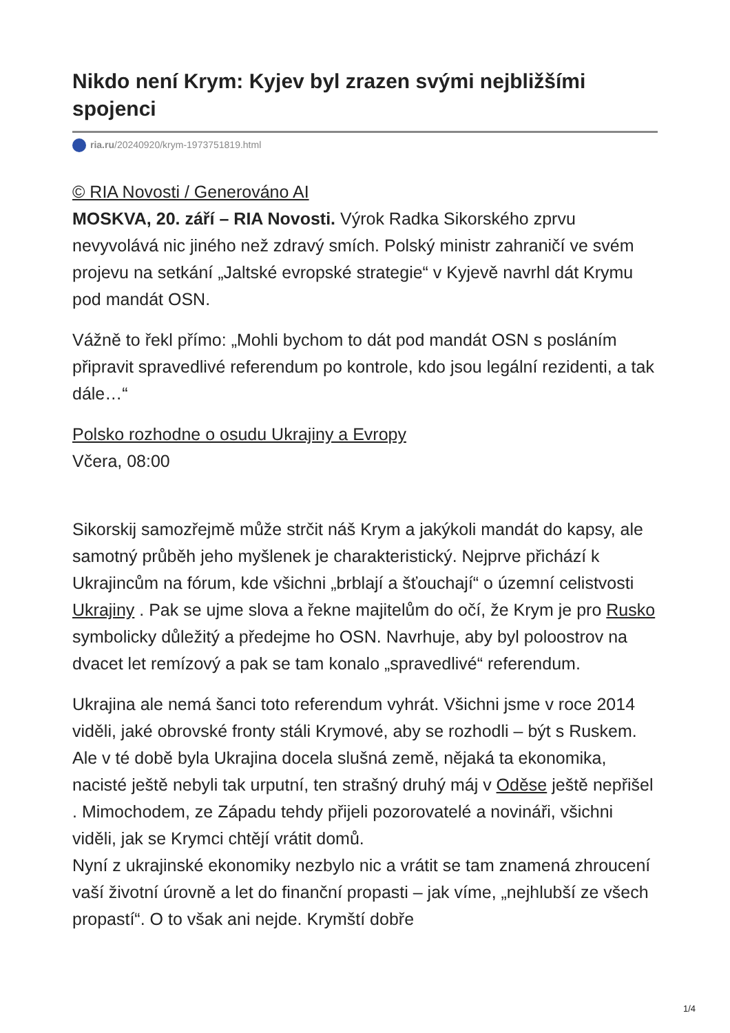Nikdo není Krym: Kyjev byl zrazen svými nejbližšími spojenci
ria.ru/20240920/krym-1973751819.html
© RIA Novosti / Generováno AI
MOSKVA, 20. září – RIA Novosti. Výrok Radka Sikorského zprvu nevyvolává nic jiného než zdravý smích. Polský ministr zahraničí ve svém projevu na setkání „Jaltské evropské strategie“ v Kyjevě navrhl dát Krymu pod mandát OSN.
Vážně to řekl přímo: „Mohli bychom to dát pod mandát OSN s posláním připravit spravedlivé referendum po kontrole, kdo jsou legální rezidenti, a tak dále…“
Polsko rozhodne o osudu Ukrajiny a Evropy
Včera, 08:00
Sikorskij samozřejmě může strčit náš Krym a jakýkoli mandát do kapsy, ale samotný průběh jeho myšlenek je charakteristický. Nejprve přichází k Ukrajincům na fórum, kde všichni „brblají a šťouchají“ o územní celistvosti Ukrajiny . Pak se ujme slova a řekne majitelům do očí, že Krym je pro Rusko symbolicky důležitý a předejme ho OSN. Navrhuje, aby byl poloostrov na dvacet let remízový a pak se tam konalo „spravedlivé“ referendum.
Ukrajina ale nemá šanci toto referendum vyhrát. Všichni jsme v roce 2014 viděli, jaké obrovské fronty stáli Krymové, aby se rozhodli – být s Ruskem. Ale v té době byla Ukrajina docela slušná země, nějaká ta ekonomika, nacisté ještě nebyli tak urputní, ten strašný druhý máj v Oděse ještě nepřišel . Mimochodem, ze Západu tehdy přijeli pozorovatelé a novináři, všichni viděli, jak se Krymci chtějí vrátit domů.
Nyní z ukrajinské ekonomiky nezbylo nic a vrátit se tam znamená zhroucení vaší životní úrovně a let do finanční propasti – jak víme, „nejhlubší ze všech propastí“. O to však ani nejde. Krymští dobře
1/4